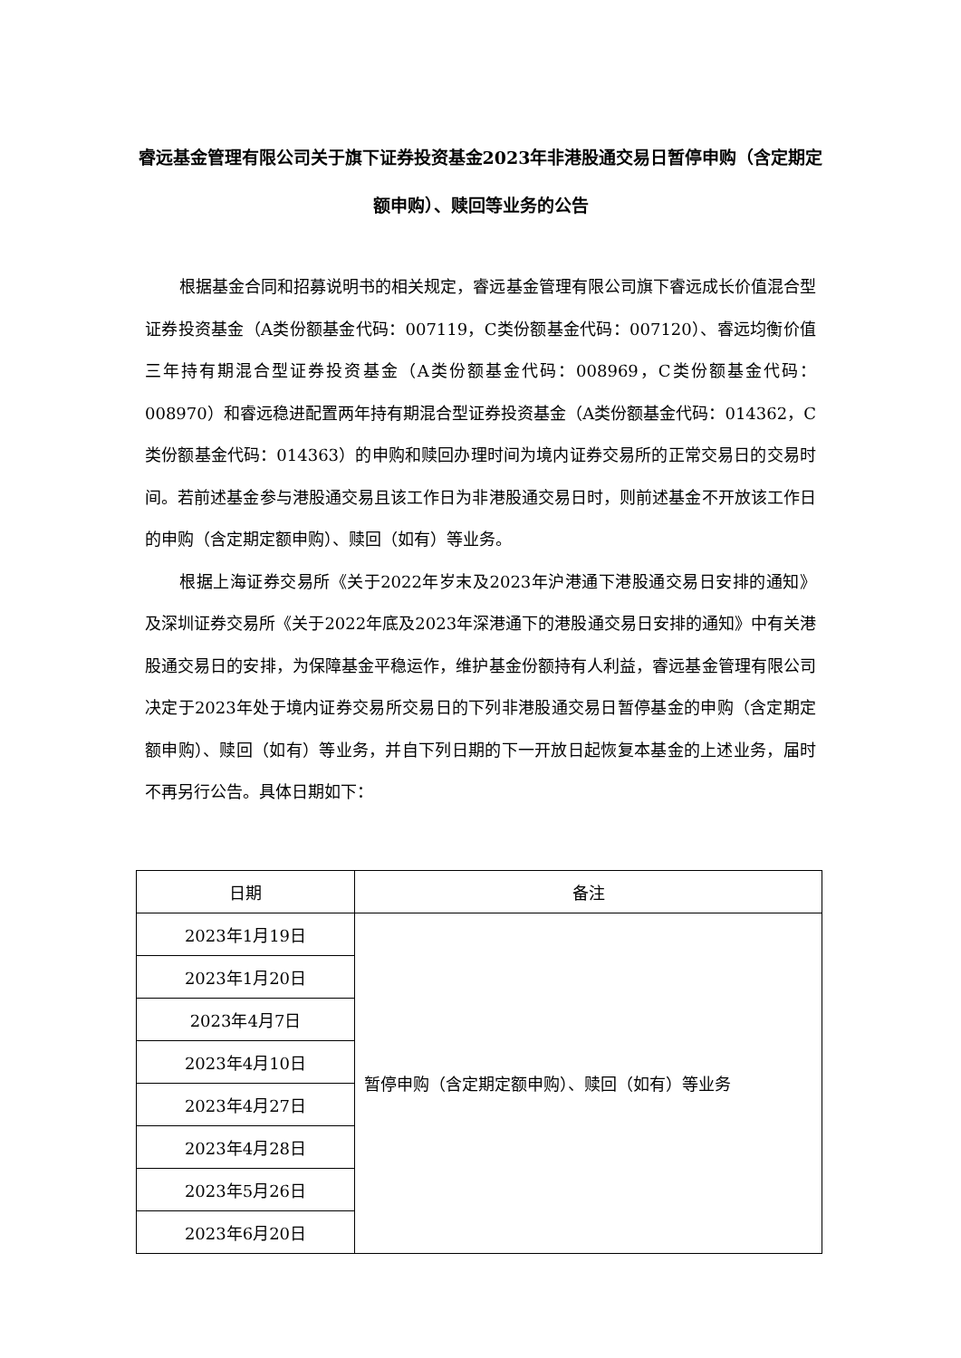睿远基金管理有限公司关于旗下证券投资基金2023年非港股通交易日暂停申购（含定期定额申购）、赎回等业务的公告
根据基金合同和招募说明书的相关规定，睿远基金管理有限公司旗下睿远成长价值混合型证券投资基金（A类份额基金代码：007119，C类份额基金代码：007120）、睿远均衡价值三年持有期混合型证券投资基金（A类份额基金代码：008969，C类份额基金代码：008970）和睿远稳进配置两年持有期混合型证券投资基金（A类份额基金代码：014362，C类份额基金代码：014363）的申购和赎回办理时间为境内证券交易所的正常交易日的交易时间。若前述基金参与港股通交易且该工作日为非港股通交易日时，则前述基金不开放该工作日的申购（含定期定额申购）、赎回（如有）等业务。
根据上海证券交易所《关于2022年岁末及2023年沪港通下港股通交易日安排的通知》及深圳证券交易所《关于2022年底及2023年深港通下的港股通交易日安排的通知》中有关港股通交易日的安排，为保障基金平稳运作，维护基金份额持有人利益，睿远基金管理有限公司决定于2023年处于境内证券交易所交易日的下列非港股通交易日暂停基金的申购（含定期定额申购）、赎回（如有）等业务，并自下列日期的下一开放日起恢复本基金的上述业务，届时不再另行公告。具体日期如下：
| 日期 | 备注 |
| --- | --- |
| 2023年1月19日 | 暂停申购（含定期定额申购）、赎回（如有）等业务 |
| 2023年1月20日 | |
| 2023年4月7日 | |
| 2023年4月10日 | |
| 2023年4月27日 | |
| 2023年4月28日 | |
| 2023年5月26日 | |
| 2023年6月20日 | |